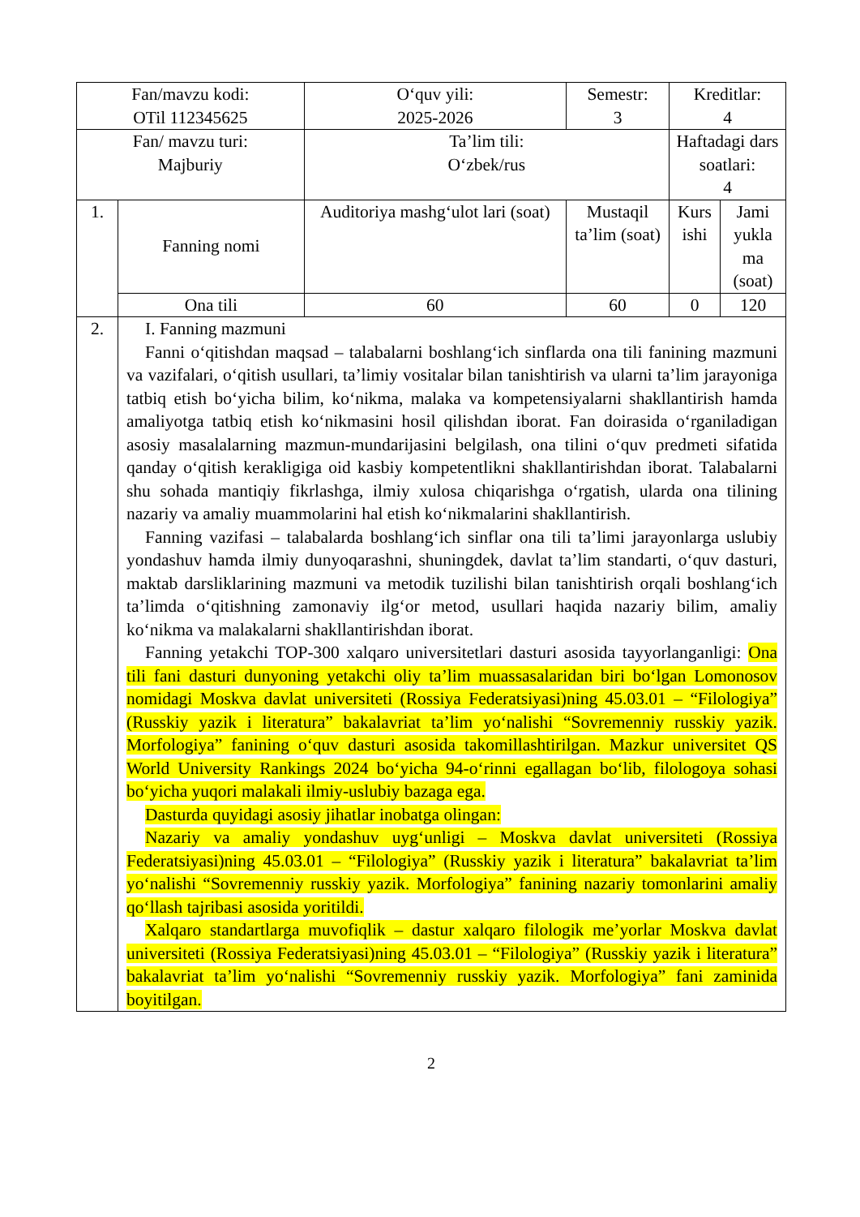| Fan/mavzu kodi: OTil 112345625 | | O‘quv yili: 2025-2026 | | Semestr: 3 | Kreditlar: 4 | |
| Fan/ mavzu turi: Majburiy | | Ta’lim tili: O‘zbek/rus | | | Haftadagi dars soatlari: 4 | |
| 1. | Fanning nomi | | Auditoriya mashg‘ulot lari (soat) | Mustaqil ta’lim (soat) | Kurs ishi | Jami yukla ma (soat) |
| | Ona tili | | 60 | 60 | 0 | 120 |
| 2. | I. Fanning mazmuni Fanni o‘qitishdan maqsad – talabalarni boshlang‘ich sinflarda ona tili fanining mazmuni va vazifalari, o‘qitish usullari, ta’limiy vositalar bilan tanishtirish va ularni ta’lim jarayoniga tatbiq etish bo‘yicha bilim, ko‘nikma, malaka va kompetensiyalarni shakllantirish hamda amaliyotga tatbiq etish ko‘nikmasini hosil qilishdan iborat. Fan doirasida o‘rganiladigan asosiy masalalarning mazmun-mundarijasini belgilash, ona tilini o‘quv predmeti sifatida qanday o‘qitish kerakligiga oid kasbiy kompetentlikni shakllantirishdan iborat. Talabalarni shu sohada mantiqiy fikrlashga, ilmiy xulosa chiqarishga o‘rgatish, ularda ona tilining nazariy va amaliy muammolarini hal etish ko‘nikmalarini shakllantirish. Fanning vazifasi – talabalarda boshlang‘ich sinflar ona tili ta’limi jarayonlarga uslubiy yondashuv hamda ilmiy dunyoqarashni, shuningdek, davlat ta’lim standarti, o‘quv dasturi, maktab darsliklarining mazmuni va metodik tuzilishi bilan tanishtirish orqali boshlang‘ich ta’limda o‘qitishning zamonaviy ilg‘or metod, usullari haqida nazariy bilim, amaliy ko‘nikma va malakalarni shakllantirishdan iborat. Fanning yetakchi TOP-300 xalqaro universitetlari dasturi asosida tayyorlanganligi: Ona tili fani dasturi dunyoning yetakchi oliy ta’lim muassasalaridan biri bo‘lgan Lomonosov nomidagi Moskva davlat universiteti (Rossiya Federatsiyasi)ning 45.03.01 – “Filologiya” (Russkiy yazik i literatura” bakalavriat ta’lim yo‘nalishi “Sovremenniy russkiy yazik. Morfologiya” fanining o‘quv dasturi asosida takomillashtirilgan. Mazkur universitet QS World University Rankings 2024 bo‘yicha 94-o‘rinni egallagan bo‘lib, filologoya sohasi bo‘yicha yuqori malakali ilmiy-uslubiy bazaga ega. Dasturda quyidagi asosiy jihatlar inobatga olingan: Nazariy va amaliy yondashuv uyg‘unligi – Moskva davlat universiteti (Rossiya Federatsiyasi)ning 45.03.01 – “Filologiya” (Russkiy yazik i literatura” bakalavriat ta’lim yo‘nalishi “Sovremenniy russkiy yazik. Morfologiya” fanining nazariy tomonlarini amaliy qo‘llash tajribasi asosida yoritildi. Xalqaro standartlarga muvofiqlik – dastur xalqaro filologik me’yorlar Moskva davlat universiteti (Rossiya Federatsiyasi)ning 45.03.01 – “Filologiya” (Russkiy yazik i literatura” bakalavriat ta’lim yo‘nalishi “Sovremenniy russkiy yazik. Morfologiya” fani zaminida boyitilgan. | | | | | |
2